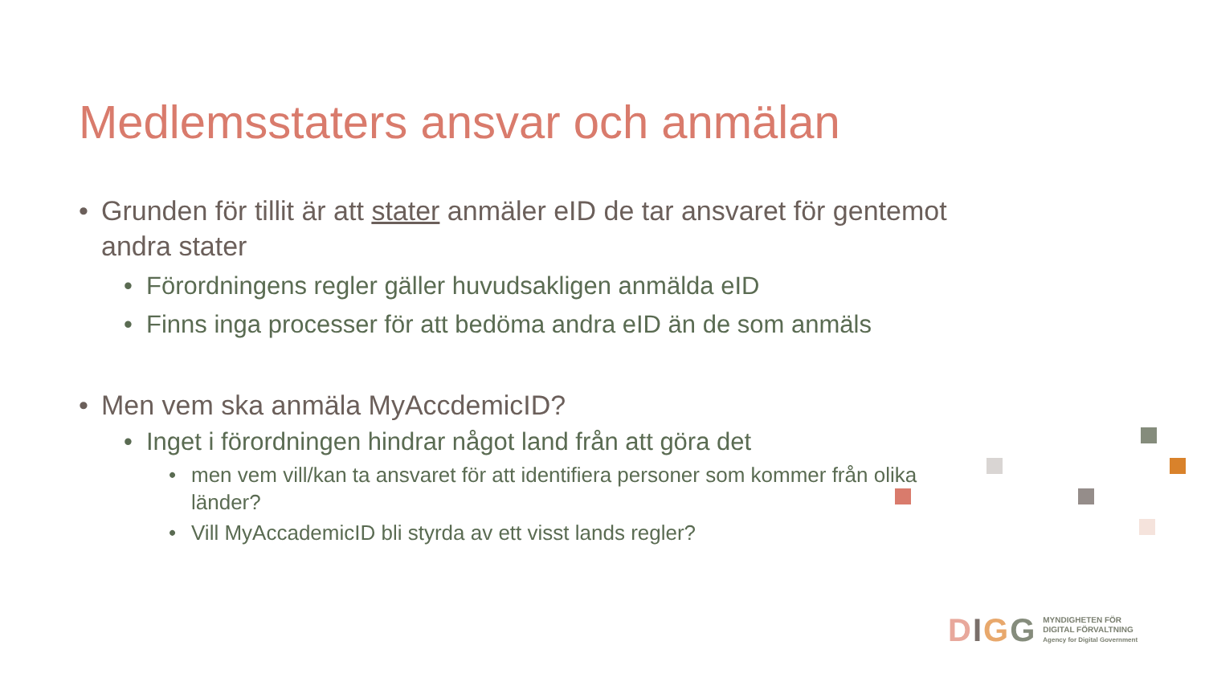Medlemsstaters ansvar och anmälan
• Grunden för tillit är att stater anmäler eID de tar ansvaret för gentemot andra stater
• Förordningens regler gäller huvudsakligen anmälda eID
• Finns inga processer för att bedöma andra eID än de som anmäls
• Men vem ska anmäla MyAccdemicID?
• Inget i förordningen hindrar något land från att göra det
• men vem vill/kan ta ansvaret för att identifiera personer som kommer från olika länder?
• Vill MyAccademicID bli styrda av ett visst lands regler?
DIGG
MYNDIGHETEN FÖR
DIGITAL FÖRVALTNING
Agency for Digital Government